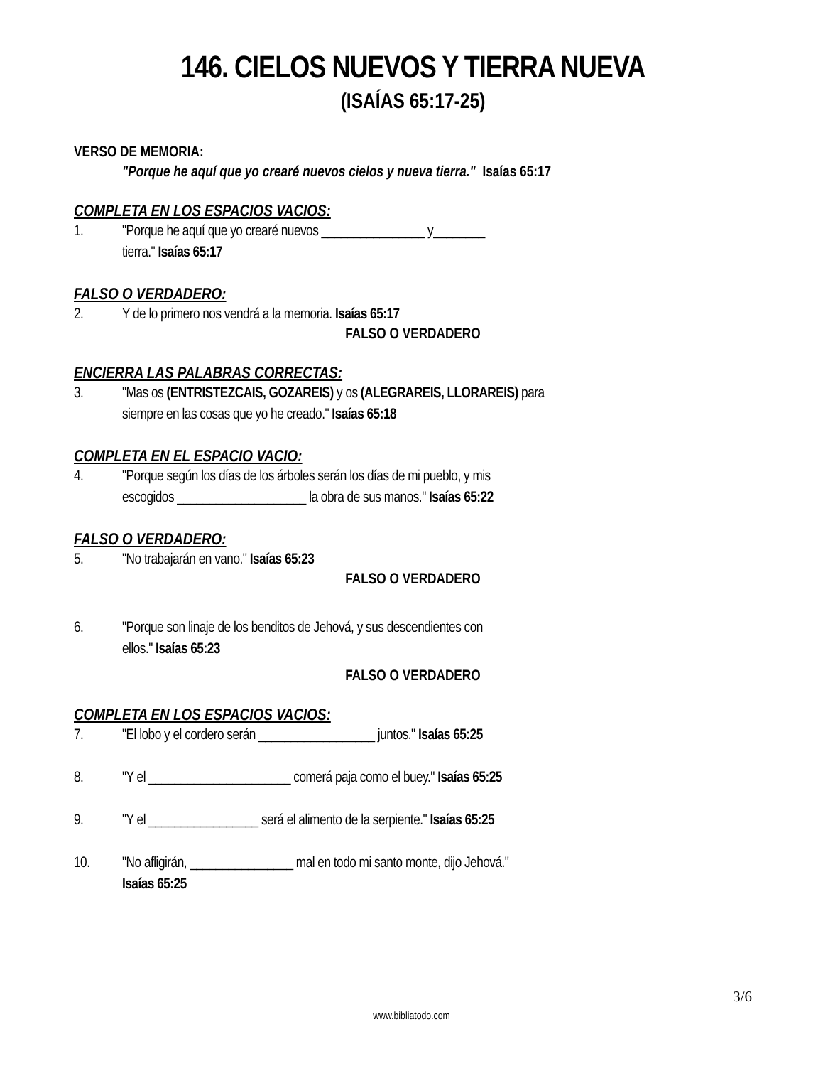146. CIELOS NUEVOS Y TIERRA NUEVA
(ISAÍAS 65:17-25)
VERSO DE MEMORIA:
"Porque he aquí que yo crearé nuevos cielos y nueva tierra." Isaías 65:17
COMPLETA EN LOS ESPACIOS VACIOS:
1. "Porque he aquí que yo crearé nuevos ________________ y________
tierra." Isaías 65:17
FALSO O VERDADERO:
2. Y de lo primero nos vendrá a la memoria. Isaías 65:17
FALSO O VERDADERO
ENCIERRA LAS PALABRAS CORRECTAS:
3. "Mas os (ENTRISTEZCAIS, GOZAREIS) y os (ALEGRAREIS, LLORAREIS) para
siempre en las cosas que yo he creado." Isaías 65:18
COMPLETA EN EL ESPACIO VACIO:
4. "Porque según los días de los árboles serán los días de mi pueblo, y mis
escogidos ____________________ la obra de sus manos." Isaías 65:22
FALSO O VERDADERO:
5. "No trabajarán en vano." Isaías 65:23
FALSO O VERDADERO
6. "Porque son linaje de los benditos de Jehová, y sus descendientes con
ellos." Isaías 65:23
FALSO O VERDADERO
COMPLETA EN LOS ESPACIOS VACIOS:
7. "El lobo y el cordero serán __________________ juntos." Isaías 65:25
8. "Y el ______________________ comerá paja como el buey." Isaías 65:25
9. "Y el _________________ será el alimento de la serpiente." Isaías 65:25
10. "No afligirán, ________________ mal en todo mi santo monte, dijo Jehová."
Isaías 65:25
3/6
www.bibliatodo.com